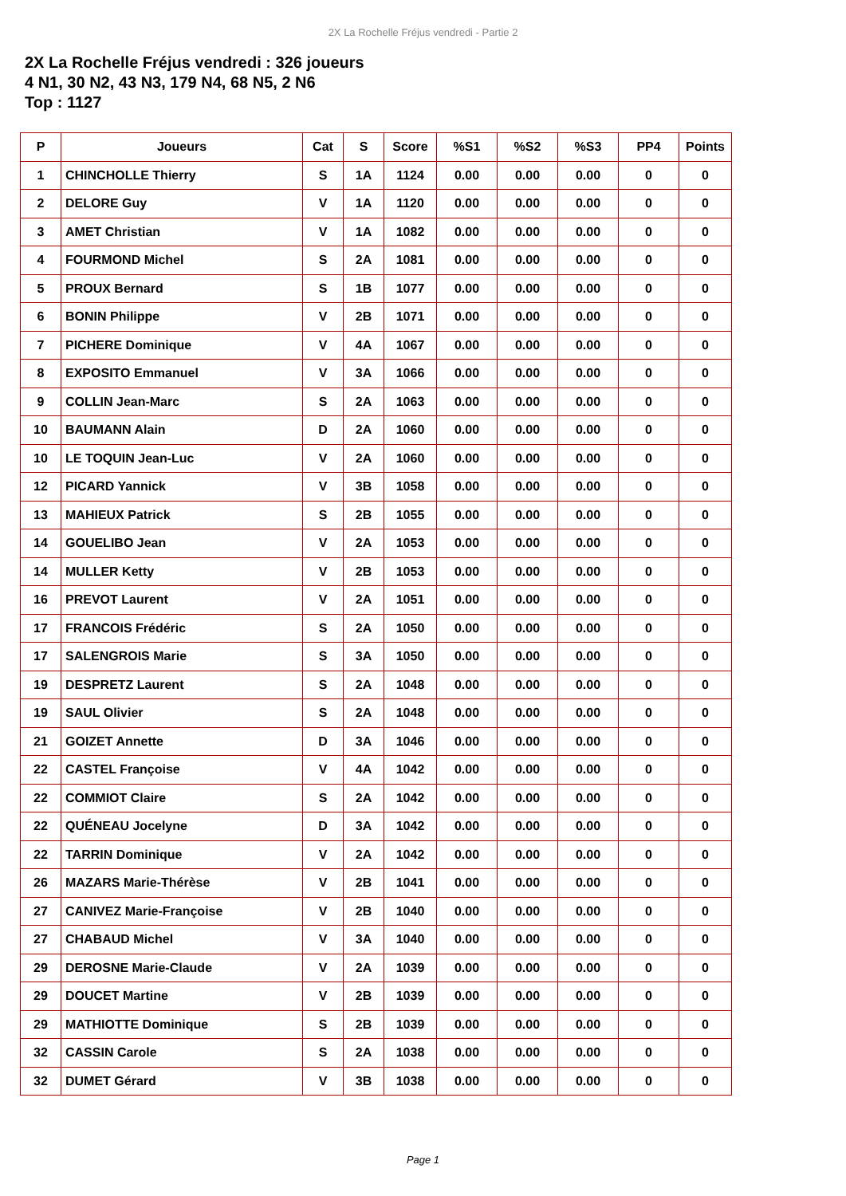2X La Rochelle Fréjus vendredi - Partie 2
2X La Rochelle Fréjus vendredi : 326 joueurs
4 N1, 30 N2, 43 N3, 179 N4, 68 N5, 2 N6
Top : 1127
| P | Joueurs | Cat | S | Score | %S1 | %S2 | %S3 | PP4 | Points |
| --- | --- | --- | --- | --- | --- | --- | --- | --- | --- |
| 1 | CHINCHOLLE Thierry | S | 1A | 1124 | 0.00 | 0.00 | 0.00 | 0 | 0 |
| 2 | DELORE Guy | V | 1A | 1120 | 0.00 | 0.00 | 0.00 | 0 | 0 |
| 3 | AMET Christian | V | 1A | 1082 | 0.00 | 0.00 | 0.00 | 0 | 0 |
| 4 | FOURMOND Michel | S | 2A | 1081 | 0.00 | 0.00 | 0.00 | 0 | 0 |
| 5 | PROUX Bernard | S | 1B | 1077 | 0.00 | 0.00 | 0.00 | 0 | 0 |
| 6 | BONIN Philippe | V | 2B | 1071 | 0.00 | 0.00 | 0.00 | 0 | 0 |
| 7 | PICHERE Dominique | V | 4A | 1067 | 0.00 | 0.00 | 0.00 | 0 | 0 |
| 8 | EXPOSITO Emmanuel | V | 3A | 1066 | 0.00 | 0.00 | 0.00 | 0 | 0 |
| 9 | COLLIN Jean-Marc | S | 2A | 1063 | 0.00 | 0.00 | 0.00 | 0 | 0 |
| 10 | BAUMANN Alain | D | 2A | 1060 | 0.00 | 0.00 | 0.00 | 0 | 0 |
| 10 | LE TOQUIN Jean-Luc | V | 2A | 1060 | 0.00 | 0.00 | 0.00 | 0 | 0 |
| 12 | PICARD Yannick | V | 3B | 1058 | 0.00 | 0.00 | 0.00 | 0 | 0 |
| 13 | MAHIEUX Patrick | S | 2B | 1055 | 0.00 | 0.00 | 0.00 | 0 | 0 |
| 14 | GOUELIBO Jean | V | 2A | 1053 | 0.00 | 0.00 | 0.00 | 0 | 0 |
| 14 | MULLER Ketty | V | 2B | 1053 | 0.00 | 0.00 | 0.00 | 0 | 0 |
| 16 | PREVOT Laurent | V | 2A | 1051 | 0.00 | 0.00 | 0.00 | 0 | 0 |
| 17 | FRANCOIS Frédéric | S | 2A | 1050 | 0.00 | 0.00 | 0.00 | 0 | 0 |
| 17 | SALENGROIS Marie | S | 3A | 1050 | 0.00 | 0.00 | 0.00 | 0 | 0 |
| 19 | DESPRETZ Laurent | S | 2A | 1048 | 0.00 | 0.00 | 0.00 | 0 | 0 |
| 19 | SAUL Olivier | S | 2A | 1048 | 0.00 | 0.00 | 0.00 | 0 | 0 |
| 21 | GOIZET Annette | D | 3A | 1046 | 0.00 | 0.00 | 0.00 | 0 | 0 |
| 22 | CASTEL Françoise | V | 4A | 1042 | 0.00 | 0.00 | 0.00 | 0 | 0 |
| 22 | COMMIOT Claire | S | 2A | 1042 | 0.00 | 0.00 | 0.00 | 0 | 0 |
| 22 | QUÉNEAU Jocelyne | D | 3A | 1042 | 0.00 | 0.00 | 0.00 | 0 | 0 |
| 22 | TARRIN Dominique | V | 2A | 1042 | 0.00 | 0.00 | 0.00 | 0 | 0 |
| 26 | MAZARS Marie-Thérèse | V | 2B | 1041 | 0.00 | 0.00 | 0.00 | 0 | 0 |
| 27 | CANIVEZ Marie-Françoise | V | 2B | 1040 | 0.00 | 0.00 | 0.00 | 0 | 0 |
| 27 | CHABAUD Michel | V | 3A | 1040 | 0.00 | 0.00 | 0.00 | 0 | 0 |
| 29 | DEROSNE Marie-Claude | V | 2A | 1039 | 0.00 | 0.00 | 0.00 | 0 | 0 |
| 29 | DOUCET Martine | V | 2B | 1039 | 0.00 | 0.00 | 0.00 | 0 | 0 |
| 29 | MATHIOTTE Dominique | S | 2B | 1039 | 0.00 | 0.00 | 0.00 | 0 | 0 |
| 32 | CASSIN Carole | S | 2A | 1038 | 0.00 | 0.00 | 0.00 | 0 | 0 |
| 32 | DUMET Gérard | V | 3B | 1038 | 0.00 | 0.00 | 0.00 | 0 | 0 |
Page 1